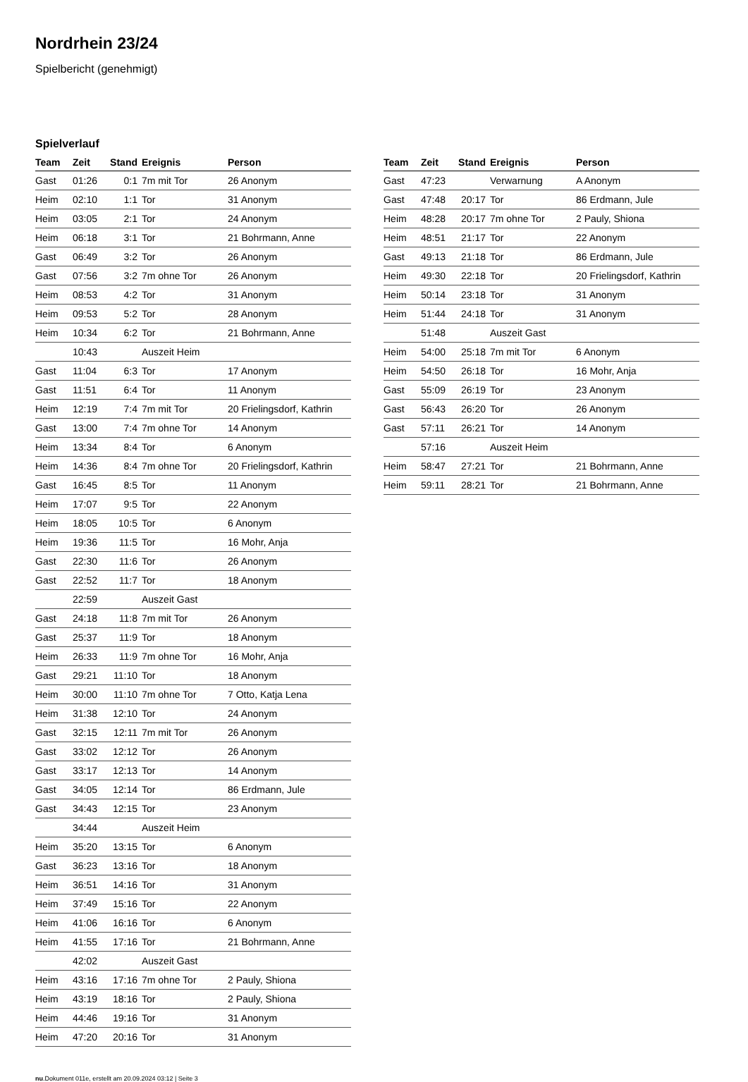Nordrhein 23/24
Spielbericht (genehmigt)
Spielverlauf
| Team | Zeit | Stand | Ereignis | Person |
| --- | --- | --- | --- | --- |
| Gast | 01:26 | 0:1 | 7m mit Tor | 26 Anonym |
| Heim | 02:10 | 1:1 | Tor | 31 Anonym |
| Heim | 03:05 | 2:1 | Tor | 24 Anonym |
| Heim | 06:18 | 3:1 | Tor | 21 Bohrmann, Anne |
| Gast | 06:49 | 3:2 | Tor | 26 Anonym |
| Gast | 07:56 | 3:2 | 7m ohne Tor | 26 Anonym |
| Heim | 08:53 | 4:2 | Tor | 31 Anonym |
| Heim | 09:53 | 5:2 | Tor | 28 Anonym |
| Heim | 10:34 | 6:2 | Tor | 21 Bohrmann, Anne |
| | 10:43 | | Auszeit Heim | |
| Gast | 11:04 | 6:3 | Tor | 17 Anonym |
| Gast | 11:51 | 6:4 | Tor | 11 Anonym |
| Heim | 12:19 | 7:4 | 7m mit Tor | 20 Frielingsdorf, Kathrin |
| Gast | 13:00 | 7:4 | 7m ohne Tor | 14 Anonym |
| Heim | 13:34 | 8:4 | Tor | 6 Anonym |
| Heim | 14:36 | 8:4 | 7m ohne Tor | 20 Frielingsdorf, Kathrin |
| Gast | 16:45 | 8:5 | Tor | 11 Anonym |
| Heim | 17:07 | 9:5 | Tor | 22 Anonym |
| Heim | 18:05 | 10:5 | Tor | 6 Anonym |
| Heim | 19:36 | 11:5 | Tor | 16 Mohr, Anja |
| Gast | 22:30 | 11:6 | Tor | 26 Anonym |
| Gast | 22:52 | 11:7 | Tor | 18 Anonym |
| | 22:59 | | Auszeit Gast | |
| Gast | 24:18 | 11:8 | 7m mit Tor | 26 Anonym |
| Gast | 25:37 | 11:9 | Tor | 18 Anonym |
| Heim | 26:33 | 11:9 | 7m ohne Tor | 16 Mohr, Anja |
| Gast | 29:21 | 11:10 | Tor | 18 Anonym |
| Heim | 30:00 | 11:10 | 7m ohne Tor | 7 Otto, Katja Lena |
| Heim | 31:38 | 12:10 | Tor | 24 Anonym |
| Gast | 32:15 | 12:11 | 7m mit Tor | 26 Anonym |
| Gast | 33:02 | 12:12 | Tor | 26 Anonym |
| Gast | 33:17 | 12:13 | Tor | 14 Anonym |
| Gast | 34:05 | 12:14 | Tor | 86 Erdmann, Jule |
| Gast | 34:43 | 12:15 | Tor | 23 Anonym |
| | 34:44 | | Auszeit Heim | |
| Heim | 35:20 | 13:15 | Tor | 6 Anonym |
| Gast | 36:23 | 13:16 | Tor | 18 Anonym |
| Heim | 36:51 | 14:16 | Tor | 31 Anonym |
| Heim | 37:49 | 15:16 | Tor | 22 Anonym |
| Heim | 41:06 | 16:16 | Tor | 6 Anonym |
| Heim | 41:55 | 17:16 | Tor | 21 Bohrmann, Anne |
| | 42:02 | | Auszeit Gast | |
| Heim | 43:16 | 17:16 | 7m ohne Tor | 2 Pauly, Shiona |
| Heim | 43:19 | 18:16 | Tor | 2 Pauly, Shiona |
| Heim | 44:46 | 19:16 | Tor | 31 Anonym |
| Heim | 47:20 | 20:16 | Tor | 31 Anonym |
| Team | Zeit | Stand | Ereignis | Person |
| --- | --- | --- | --- | --- |
| Gast | 47:23 | | Verwarnung | A Anonym |
| Gast | 47:48 | 20:17 | Tor | 86 Erdmann, Jule |
| Heim | 48:28 | 20:17 | 7m ohne Tor | 2 Pauly, Shiona |
| Heim | 48:51 | 21:17 | Tor | 22 Anonym |
| Gast | 49:13 | 21:18 | Tor | 86 Erdmann, Jule |
| Heim | 49:30 | 22:18 | Tor | 20 Frielingsdorf, Kathrin |
| Heim | 50:14 | 23:18 | Tor | 31 Anonym |
| Heim | 51:44 | 24:18 | Tor | 31 Anonym |
| | 51:48 | | Auszeit Gast | |
| Heim | 54:00 | 25:18 | 7m mit Tor | 6 Anonym |
| Heim | 54:50 | 26:18 | Tor | 16 Mohr, Anja |
| Gast | 55:09 | 26:19 | Tor | 23 Anonym |
| Gast | 56:43 | 26:20 | Tor | 26 Anonym |
| Gast | 57:11 | 26:21 | Tor | 14 Anonym |
| | 57:16 | | Auszeit Heim | |
| Heim | 58:47 | 27:21 | Tor | 21 Bohrmann, Anne |
| Heim | 59:11 | 28:21 | Tor | 21 Bohrmann, Anne |
nu.Dokument 011e, erstellt am 20.09.2024 03:12 | Seite 3